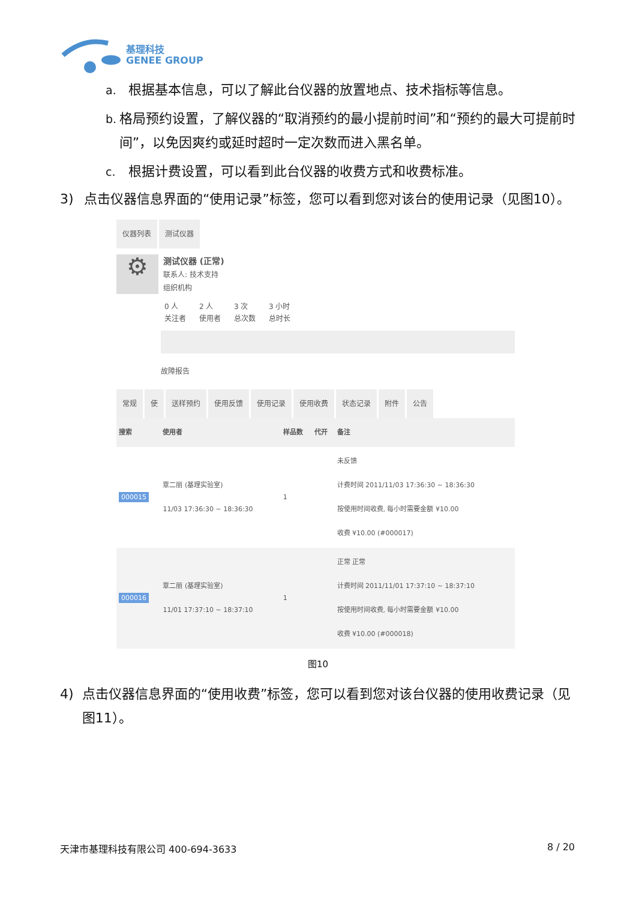基理科技
GENEE GROUP
a. 根据基本信息，可以了解此台仪器的放置地点、技术指标等信息。
b. 格局预约设置，了解仪器的“取消预约的最小提前时间”和“预约的最大可提前时间”，以免因爽约或延时超时一定次数而进入黑名单。
c. 根据计费设置，可以看到此台仪器的收费方式和收费标准。
3) 点击仪器信息界面的“使用记录”标签，您可以看到您对该台的使用记录（见图10）。
仪器列表 测试仪器
⚙
测试仪器 (正常)
联系人: 技术支持
组织机构
0 人
关注者 2 人
使用者 3 次
总次数 3 小时
总时长
故障报告
常规 使 送样预约 使用反馈 使用记录 使用收费 状态记录 附件 公告
| 搜索 | 使用者 | 样品数 | 代开 | 备注 |
| --- | --- | --- | --- | --- |
| 000015 | 覃二丽 (基理实验室) 11/03 17:36:30 ~ 18:36:30 | 1 | | 未反馈 计费时间 2011/11/03 17:36:30 ~ 18:36:30 按使用时间收费, 每小时需要金额 ¥10.00 收费 ¥10.00 (#000017) |
| 000016 | 覃二丽 (基理实验室) 11/01 17:37:10 ~ 18:37:10 | 1 | | 正常 正常 计费时间 2011/11/01 17:37:10 ~ 18:37:10 按使用时间收费, 每小时需要金额 ¥10.00 收费 ¥10.00 (#000018) |
图10
4) 点击仪器信息界面的“使用收费”标签，您可以看到您对该台仪器的使用收费记录（见图11）。
天津市基理科技有限公司 400-694-3633 8 / 20